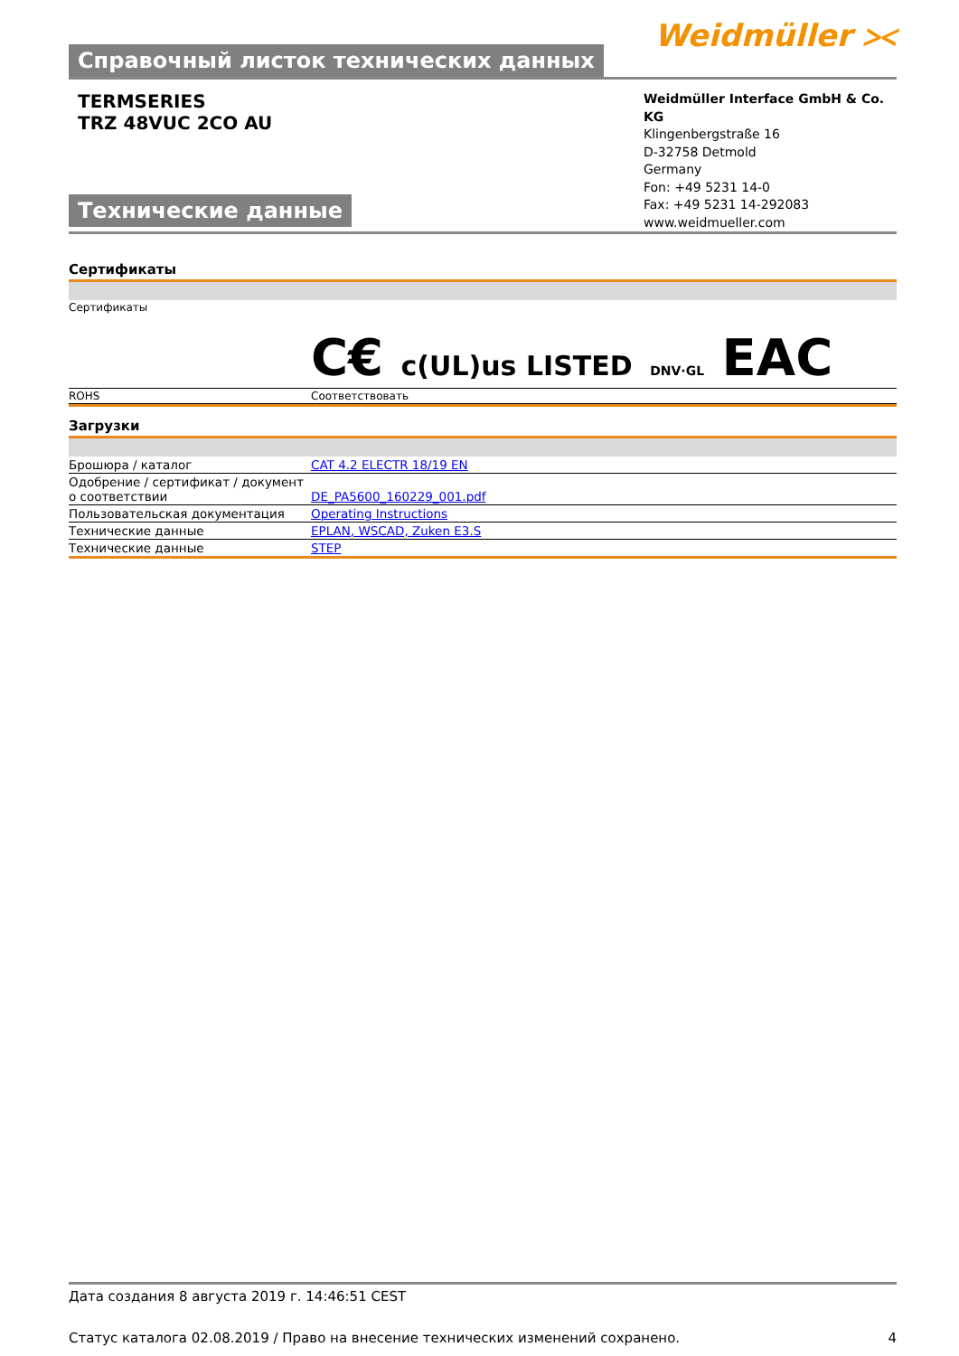Справочный листок технических данных
Weidmüller ⪥
TERMSERIES
TRZ 48VUC 2CO AU
Технические данные
Weidmüller Interface GmbH & Co. KG
Klingenbergstraße 16
D-32758 Detmold
Germany
Fon: +49 5231 14-0
Fax: +49 5231 14-292083
www.weidmueller.com
Сертификаты
| Сертификаты | C€ c(UL)us LISTED DNV·GL EAC |
| ROHS | Соответствовать |
Загрузки
| Брошюра / каталог | CAT 4.2 ELECTR 18/19 EN |
| Одобрение / сертификат / документ о соответствии | DE_PA5600_160229_001.pdf |
| Пользовательская документация | Operating Instructions |
| Технические данные | EPLAN, WSCAD, Zuken E3.S |
| Технические данные | STEP |
Дата создания 8 августа 2019 г. 14:46:51 CEST
Статус каталога 02.08.2019 / Право на внесение технических изменений сохранено. 4